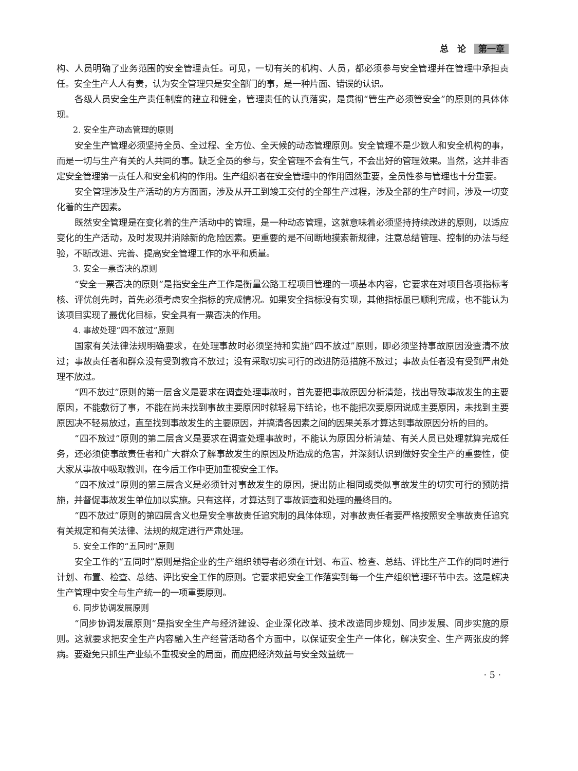总　论 第一章
构、人员明确了业务范围的安全管理责任。可见，一切有关的机构、人员，都必须参与安全管理并在管理中承担责任。安全生产人人有责，认为安全管理只是安全部门的事，是一种片面、错误的认识。
各级人员安全生产责任制度的建立和健全，管理责任的认真落实，是贯彻“管生产必须管安全”的原则的具体体现。
2. 安全生产动态管理的原则
安全生产管理必须坚持全员、全过程、全方位、全天候的动态管理原则。安全管理不是少数人和安全机构的事，而是一切与生产有关的人共同的事。缺乏全员的参与，安全管理不会有生气，不会出好的管理效果。当然，这并非否定安全管理第一责任人和安全机构的作用。生产组织者在安全管理中的作用固然重要，全员性参与管理也十分重要。
安全管理涉及生产活动的方方面面，涉及从开工到竣工交付的全部生产过程，涉及全部的生产时间，涉及一切变化着的生产因素。
既然安全管理是在变化着的生产活动中的管理，是一种动态管理，这就意味着必须坚持持续改进的原则，以适应变化的生产活动，及时发现并消除新的危险因素。更重要的是不间断地摸索新规律，注意总结管理、控制的办法与经验，不断改进、完善、提高安全管理工作的水平和质量。
3. 安全一票否决的原则
“安全一票否决的原则”是指安全生产工作是衡量公路工程项目管理的一项基本内容，它要求在对项目各项指标考核、评优创先时，首先必须考虑安全指标的完成情况。如果安全指标没有实现，其他指标虽已顺利完成，也不能认为该项目实现了最优化目标，安全具有一票否决的作用。
4. 事故处理“四不放过”原则
国家有关法律法规明确要求，在处理事故时必须坚持和实施“四不放过”原则，即必须坚持事故原因没查清不放过；事故责任者和群众没有受到教育不放过；没有采取切实可行的改进防范措施不放过；事故责任者没有受到严肃处理不放过。
“四不放过”原则的第一层含义是要求在调查处理事故时，首先要把事故原因分析清楚，找出导致事故发生的主要原因，不能敷衍了事，不能在尚未找到事故主要原因时就轻易下结论，也不能把次要原因说成主要原因，未找到主要原因决不轻易放过，直至找到事故发生的主要原因，并搞清各因素之间的因果关系才算达到事故原因分析的目的。
“四不放过”原则的第二层含义是要求在调查处理事故时，不能认为原因分析清楚、有关人员已处理就算完成任务，还必须使事故责任者和广大群众了解事故发生的原因及所造成的危害，并深刻认识到做好安全生产的重要性，使大家从事故中吸取教训，在今后工作中更加重视安全工作。
“四不放过”原则的第三层含义是必须针对事故发生的原因，提出防止相同或类似事故发生的切实可行的预防措施，并督促事故发生单位加以实施。只有这样，才算达到了事故调查和处理的最终目的。
“四不放过”原则的第四层含义也是安全事故责任追究制的具体体现，对事故责任者要严格按照安全事故责任追究有关规定和有关法律、法规的规定进行严肃处理。
5. 安全工作的“五同时”原则
安全工作的“五同时”原则是指企业的生产组织领导者必须在计划、布置、检查、总结、评比生产工作的同时进行计划、布置、检查、总结、评比安全工作的原则。它要求把安全工作落实到每一个生产组织管理环节中去。这是解决生产管理中安全与生产统一的一项重要原则。
6. 同步协调发展原则
“同步协调发展原则”是指安全生产与经济建设、企业深化改革、技术改造同步规划、同步发展、同步实施的原则。这就要求把安全生产内容融入生产经营活动各个方面中，以保证安全生产一体化，解决安全、生产两张皮的弊病。要避免只抓生产业绩不重视安全的局面，而应把经济效益与安全效益统一
· 5 ·